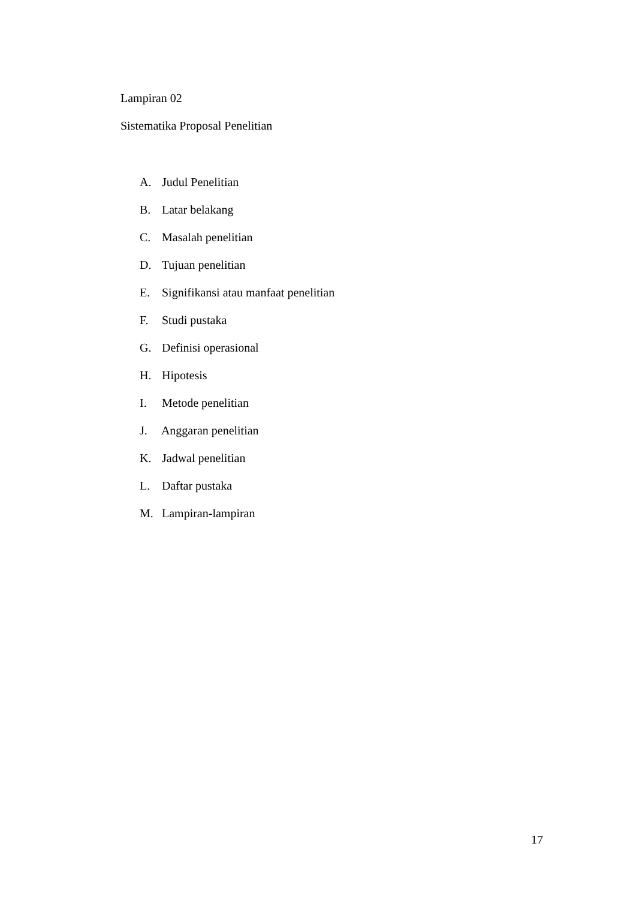Lampiran 02
Sistematika Proposal Penelitian
A. Judul Penelitian
B. Latar belakang
C. Masalah penelitian
D. Tujuan penelitian
E. Signifikansi atau manfaat penelitian
F. Studi pustaka
G. Definisi operasional
H. Hipotesis
I. Metode penelitian
J. Anggaran penelitian
K. Jadwal penelitian
L. Daftar pustaka
M. Lampiran-lampiran
17